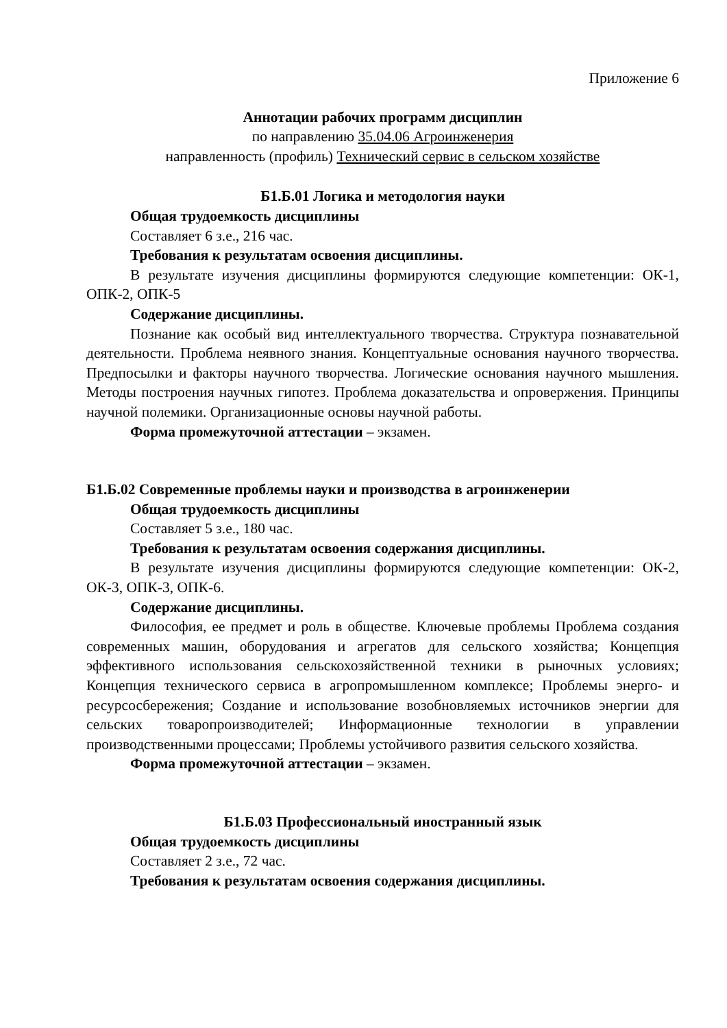Приложение 6
Аннотации рабочих программ дисциплин
по направлению 35.04.06 Агроинженерия
направленность (профиль) Технический сервис в сельском хозяйстве
Б1.Б.01 Логика и методология науки
Общая трудоемкость дисциплины
Составляет 6 з.е., 216 час.
Требования к результатам освоения дисциплины.
В результате изучения дисциплины формируются следующие компетенции: ОК-1, ОПК-2, ОПК-5
Содержание дисциплины.
Познание как особый вид интеллектуального творчества. Структура познавательной деятельности. Проблема неявного знания. Концептуальные основания научного творчества. Предпосылки и факторы научного творчества. Логические основания научного мышления. Методы построения научных гипотез. Проблема доказательства и опровержения. Принципы научной полемики. Организационные основы научной работы.
Форма промежуточной аттестации – экзамен.
Б1.Б.02 Современные проблемы науки и производства в агроинженерии
Общая трудоемкость дисциплины
Составляет 5 з.е., 180 час.
Требования к результатам освоения содержания дисциплины.
В результате изучения дисциплины формируются следующие компетенции: ОК-2, ОК-3, ОПК-3, ОПК-6.
Содержание дисциплины.
Философия, ее предмет и роль в обществе. Ключевые проблемы Проблема создания современных машин, оборудования и агрегатов для сельского хозяйства; Концепция эффективного использования сельскохозяйственной техники в рыночных условиях; Концепция технического сервиса в агропромышленном комплексе; Проблемы энерго- и ресурсосбережения; Создание и использование возобновляемых источников энергии для сельских товаропроизводителей; Информационные технологии в управлении производственными процессами; Проблемы устойчивого развития сельского хозяйства.
Форма промежуточной аттестации – экзамен.
Б1.Б.03 Профессиональный иностранный язык
Общая трудоемкость дисциплины
Составляет 2 з.е., 72 час.
Требования к результатам освоения содержания дисциплины.